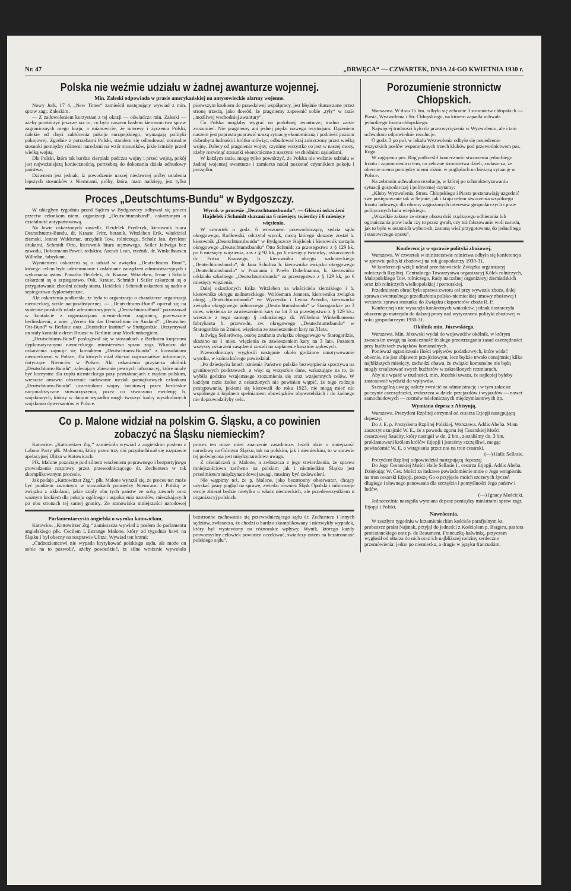Nr. 47 „DRWĘCA“ — CZWARTEK, DNIA 24-GO KWIETNIA 1930 r.
Polska nie weźmie udziału w żadnej awanturze wojennej.
Min. Zaleski odpowiada w prasie amerykańskiej na antysowieckie alarmy wojenne.
Nowy Jork, 17 4. „New Times“ zamieścił następujący wywiad z min. spraw zagr. Zaleskim.
— Z zadowoleniem korzystam z tej okazji — oświadcza min. Zaleski — ażeby powtórzyć jeszcze raz to, co było naszem hasłem kierownictwa spraw zagranicznych mego kraju, a mianowicie, że interesy i życzenia Polski, dalekie od chęci zakłócenia pokoju europejskiego, wymagają polityki pokojowej. Zgodnie z potrzebami Polski, starałem się odbudować normalne stosunki pomiędzy różnemi narodami na wzór stosunków, jakie istniały przed wielką wojną.
Dla Polski, która tak bardzo cierpiała podczas wojny i przed wojną, pokój jest najważniejszą koniecznością, potrzebną do dokonania dzieła odbudowy państwa.
Dziwnem jest jednak, iż powodzenie naszej niedawnej próby ustalenia lepszych stosunków z Niemcami, próby, która, mam nadzieję, jest tylko pierwszym krokiem do prawdziwej współpracy, jest błędnie tłumaczone przez stronę trzecią, jako dowód, że pragniemy zapewnić sobie „tyły“ w razie „możliwej wschodniej awantury“.
Co Polska mogłaby wygrać na podobnej awanturze, trudno zaiste zrozumieć. Nie pragniemy ani jednej piędzi nowego terytorjum. Dążeniem naszem jest poprostu poprawić naszą sytuację ekonomiczną i podnieść poziom dobrobytu ludności i krótko mówiąc, odbudować kraj zniszczony przez wielką wojnę. Dalecy od pragnienia wojny, czynimy wszystko co jest w naszej mocy, ażeby rozwinąć stosunki ekonomiczne z naszymi wschodnimi sąsiadami.
W każdym razie, mogę tylko powtórzyć, że Polska nie weźmie udziału w żadnej wojennej awanturze i zamierza nadal pozostać czynnikiem pokoju i porządku.
Proces „Deutschtums-Bundu“ w Bydgoszczy.
W ubiegłym tygodniu przed Sądem w Bydgoszczy odbywał się proces przeciw członkom niem. organizacji „Deutschtumsbund“, oskarżonym o działalność antypaństwową.
Na ławie oskarżonych zasiedli: Heidelek Fryderyk, kierownik biura Deutschtums-Bundu, dr. Krause Fritz, botanik, Witzleben Erik, właściciel ziemski, Jenner Waldemar, urzędnik Tow. rolniczego, Scholz Jan, dyrektor drukarni, Schmidt Otto, kierownik biura sejmowego, Seiler Jadwiga bez zawodu, Dobermann Paweł, redaktor, Arendt Leon, rzeźnik, dr. Winkelhausen Wilhelm, fabrykant.
Wymienieni oskarżeni są o udział w związku „Deutschtums Bund“, którego celem było uderemnianie i osłabianie zarządzeń administracyjnych i wykonania ustaw. Ponadto Heidelek, dr. Krause, Witzleben, Jenne i Scholz oskarżeni są o szpiegostwo. Osk. Krause, Schmidt i Seiler oskarżeni są o przygotowanie zbrodni zdrady stanu. Heidelek i Schmidt oskarżeni są nadto o szpiegostwo dyplomatyczne.
Akt oskarżenia podkreśla, że była to organizacja o charakterze organizacji niemieckiej, ściśle nacjonalistycznej. — „Deutschtums-Bund“ opierał się na systemie pruskich władz administracyjnych. „Deutschtums-Bund“ pozostawał w kontakcie z organizacjami niemieckiemi zagranicą, przeważnie berlińskiemi, a więc „Verein für das Deutschtum im Ausland“, „Deutscher Ost-Bund“ w Berlinie oraz „Deutscher Institut“ w Stuttgardzie. Utrzymywał on stały kontakt z drem Brunse w Berlinie oraz Moelennbergiem.
„Deutschtums-Bund“ posługiwał się w stosunkach z Berlinem kurjerami dyplomatycznymi niemieckiego ministerstwa spraw zagr. Wkońcu akt oskarżenia zajmuje się kontaktem „Deutschtums-Bundu“ z konsulatami niemieckiemi w Polsce, dla których miał zbierać najrozmaitsze informacje, dotyczące Niemców w Polsce. Akt oskarżenia przytacza okólnik „Deutschtums-Bundu“, zalecający zbieranie pewnych informacyj, które miały być korzystne dla rządu niemieckiego przy pertraktacjach z rządem polskim, wreszcie omawia obszernie nadawanie medali pamiątkowych członkom „Deutschtums-Bundu“ uczestnikom wojny światowej przez berlińskie nacjonalistyczne stowarzyszenia, przez co stworzono ewidenję b. wojskowych, którzy w danym wypadku mogli tworzyć kadry wyszkolonych wojskowo dywersantów w Polsce.
Wyrok w procesie „Deutschtumsbundu“. — Główni oskarżeni Hajdelek i Schmidt skazani na 6 miesięcy twierdzy i 6 miesięcy więzienia.
W czwartek o godz. 6 wieczorem przewodniczący, sędzia sądu okręgowego, Radłowski, odczytał wyrok, mocą którego skazany został b. kierownik „Deutschtumsbundu“ w Bydgoszczy Hajdelek i kierownik zarządu okręgowego „Deutschtumsbundu“ Otto Schmidt za przestępstwo z § 129 kk. po 6 miesięcy więzienia, zaś z § 92 kk, po 6 miesięcy twierdzy; oskarżonych dr. Fritza Krausego, b. kierownika okręgu nadnoteckiego „Deutschtumsbundu“, dr Jana Schultza b. kierownika związku okręgowego „Deutschtumsbundu“ w Poznaniu i Pawła Dobelmanna, b. kierownika oddziału szkolnego „Deutschtumsbundu“ za przestępstwo z § 129 kk, po 6 miesięcy więzienia.
Dalej oskarżonych Erika Witzleben na właściciela ziemskiego i b. kierownika okręgu nadnoteckiego, Waldemara Jennera, kierownika związku okręg. „Deutschtumsbundu“ we Wyrzysku i Leona Arendta, kierownika związku okręgowego północnego „Deutschtumsbundu“ w Starogardzie po 3 mies. więzienia ze zawieszeniem kary na lat 3 za przestępstwo z § 129 kk.: wreszcie z tego samego § oskarżonego dr. Wilhelma Winkelhausena fabrykanta b. przewodn. zw. okręgowego „Deutschtumsbundu“ w Starogardzie na 2 mies. więzienia ze zawieszeniem kary na 3 lata.
Jadwigę Seilerównę, osobę zaufania związku okręgowego w Starogardzie, skazano na 1 mies. więzienia ze zawieszeniem kary na 3 lata. Pozatem wszyscy oskarżeni zasądzeni zostali na zapłacenie kosztów sądowych.
Przewodniczący wygłosili następnie około godzinne umotywowanie wyroku, w końcu którego powiedział:
„Po dziesięciu latach istnienia Państwo polskie bezwątpienia spoczywa na granitowych podstawach, a więc są wszystkie dane, wskazujące na to, że wybiła godzina wzajemnego zrozumienia się oraz wzajemnych celów. W każdym razie żaden z oskarżonych nie powinien wątpić, że tego rodzaju postępowania, jakiemi się kierowali do roku 1923, nie mogą mieć nic wspólnego z lojalnem spełnianiem obowiązków obywatelskich i do żadnego nie doprowadziłyby celu.
Co p. Malone widział na polskim G. Śląsku, a co powinien zobaczyć na Śląsku niemieckim?
Katowice. „Kattowitzer Ztg.“ zamieściła wywiad z angielskim posłem z Labour Party płk. Malonem, który przez trzy dni przysłuchiwał się rozprawie apelacyjnej Ulitza w Katowicach.
Płk. Malone pozostaje pod silnem wrażeniem poprawnego i bezpartyjnego prowadzenia rozprawy przez przewodniczącego dr. Zechentera w tak skomplikowanym procesie.
Jak podaje „Kattowitzer Ztg.“, płk. Malone wyraził się, że proces ten może być punktem zwrotnym w stosunkach pomiędzy Niemcami i Polską w związku z układami, jakie rządy obu tych państw ze sobą zawarły oraz ważnym krokiem dla pokoju ogólnego i uspokojenia narodów, mieszkających po obu stronach tej samej granicy. Ze stanowiska mniejszości narodowej proces ten może mieć znaczenie zasadnicze. Jeżeli idzie o mniejszość narodową na Górnym Śląsku, tak na polskim, jak i niemieckim, to w sprawie tej poświęcona jest międzynarodowa uwaga.
Z oświadczeń p. Malone, a zwłaszcza z jego stwierdzenia, że sprawa mniejszościowa zarówno na polskim jak i niemieckim Śląsku jest przedmiotem międzynarodowej uwagi, musimy być zadowoleni.
Nie wątpimy też, że p. Malone, jako bezstronny obserwator, chcący uzyskać jasny pogląd na sprawę, zwiedzi również Śląsk Opolski i informacje swoje zbierał będzie nietylko u władz niemieckich, ale przedewszystkiem u organizacyj polskich.
Parlamentarzysta angielski o wyroku katowickim.
Katowice. „Kattowitzer Ztg.“ zamieszcza wywiad z posłem do parlamentu angielskiego płk. Cecilem L'Estrange Malone, który od tygodnia bawi na Śląsku i był obecny na rozprawie Ulitza. Wywiad ten brzmi:
„Cudzoziemcowi nie wypada krytykować polskiego sądu, ale może on sobie na to pozwolić, ażeby powiedzieć, że silne wrażenie wywołało bezstronne zachowanie się przewodniczącego sądu dr. Zechentera i innych sędziów, zwłaszcza, że chodzi o bardzo skomplikowany i niezwykły wypadek, który był wystawiony na różnorakie wpływy. Wynik, którego każdy prawomyślny człowiek powinien oczekiwać, świadczy zatem na bezstronność polskiego sądu“.
Porozumienie stronnictw Chłopskich.
Warszawa. W dniu 15 bm. odbyło się zebranie 3 stronnictw chłopskich — Piasta, Wyzwolenia i Str. Chłopskiego, na którem zapadła uchwała jednolitego frontu chłopskiego.
Najwięcej trudności było do przezwyciężenia w Wyzwoleniu, ale i tam uchwalono odpowiednie rezolucje.
O godz. 3 po poł. w lokalu Wyzwolenia odbyło się posiedzenie wszystkich posłów wspomnianych trzech klubów pod przewodnictwem pos. Roga.
W zagajeniu pos. Róg podkreślił konieczność stworzenia jednolitego frontu i zapomnienia o tem, co zebrane stronnictwa dzieli, zwłaszcza, że obecnie niema pomiędzy niemi różnic w poglądach na bieżącą sytuację w Polsce.
Na zebraniu uchwalono rezolucję, w której po scharakteryzowaniu sytuacji gospodarczej i politycznej czytamy:
„Kluby Wyzwolenia, Stron. Chłopskiego i Piasta postanawiają uzgodnić swe postępowanie tak w Sejmie, jak i kraju celem stworzenia wspólnego frontu ludowego dla obrony zagrożonych interesów gospodarczych i praw politycznych ludu wiejskiego.
„Wszelkie zakusy ze strony obozu dziś rządzącego odbierania lub ograniczania praw ludu czy to przez gwałt, czy też fałszowanie woli narodu, jak to było w ostatnich wyborach, zastaną wieś przygotowaną do jednolitego i stanowczego oporu“.
Konferencja w sprawie polityki zbożowej.
Warszawa. W czwartek w ministerstwie rolnictwa odbyła się konferencja w sprawie polityki zbożowej na rok gospodarczy 1930-31.
W konferencji wzięli udział przedstawiciele Związku organizacyj rolniczych Rzplitej, Centralnego Towarzystwa organizacyj Kółek rolniczych, Małopolskiego Tow. rolniczego, Rady naczelnej organizacyj ziemiańskich oraz Izb rolniczych wielkopolskiej i pomorskiej.
Przedmiotem obrad była sprawa zwrotu ceł przy wywozie zboża, dalej sprawa ewentualnego przedłużenia polsko-niemieckiej umowy zbożowej i wreszcie sprawa stosunku do Związku eksporterów zboża R. P.
Konferencja nie wysunęła konkretnych wniosków, jednak dostarczyła obszernego materjału do dalszej pracy nad wytycznemi polityki zbożowej w roku gospodarczym 1930-31.
Okólnik min. Józewskiego.
Warszawa. Min. Józewski wydał do wojewodów okólnik, w którym zwraca im uwagę na konieczność ścisłego przestrzegania zasad oszczędności przy budżetach związków komunalnych.
Ponieważ ograniczenie ilości wpływów podatkowych, które widać obecnie, nie jest objawem przejściowym, lecz będzie trwało conajmniej kilka najbliższych miesięcy, zachodzi obawa, że związki komunalne nie będą mogły zrealizować swych budżetów w zakreślonych rozmiarach.
Aby nie wpaść w trudności, min. Józefski uważa, że najlepiej byłoby zastosować wydatki do wpływów.
Szczególną uwagę należy zwrócić na administrację i w tym zakresie poczynić oszczędności, zwłaszcza w dziele przejazdów i wyjazdów — nawet samochodowych — rozmów telefonicznych międzymiastowych itp.
Wymiana depesz z Abisynją.
Warszawa. Prezydent Rzplitej otrzymał od cesarza Etjopji następującą depeszę:
Do J. E. p. Prezydenta Rzplitej Polskiej, Warszawa. Addis Abeba. Mam zaszczyt oznajmić W. E., że z powodu zgonu Jej Cesarskiej Mości cesarzowej Saudity, który nastąpił w dn. 2 bm., zostaliśmy dn. 3 bm. proklamowani królem królów Etjopji i jesteśmy szczęśliwi, mogąc powiadomić W. E. o wstąpieniu przez nas na tron cesarski.
(—) Haile Sellasie.
Prezydent Rzplitej odpowiedział następującą depeszą:
Do Jego Cesarskiej Mości Haile Sellasie I., cesarza Etjopji. Addis Abeba. Dziękując W. Ces. Mości za łaskawe powiadomienie mnie o Jego wstąpieniu na tron cesarski Etjopji, proszę Go o przyjęcie moich szczerych życzeń długiego i sławnego panowania dla szczęścia i pomyślności Jego państw i ludów.
(—) Ignacy Mościcki.
Jednocześnie nastąpiła wymiana depesz pomiędzy ministrami spraw zagr. Etjopji i Polski.
Nawrócenia.
W zeszłym tygodniu w krzemienieckim kościele parafjalnym ks. proboszcz prałat Najmak, przyjął do jedności z Kościołem p. Bergera, pastora protestanckiego oraz p. de Beaumont, Francuzkę-kalwinkę, przyczem wygłosił od ołtarza do nich oraz ich najbliższej rodziny serdeczne przemówienia: jedno po niemiecku, a drugie w języku francuskim.